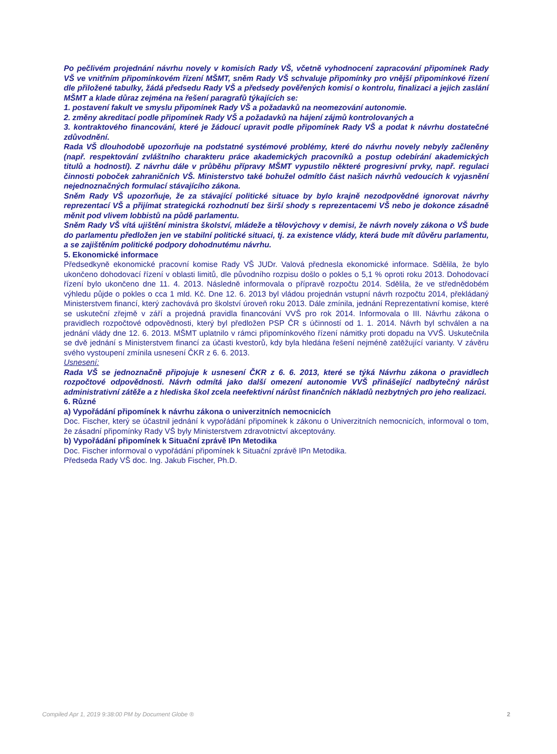Po pečlivém projednání návrhu novely v komisích Rady VŠ, včetně vyhodnocení zapracování připomínek Rady VŠ ve vnitřním připomínkovém řízení MŠMT, sněm Rady VŠ schvaluje připomínky pro vnější připomínkové řízení dle přiložené tabulky, žádá předsedu Rady VŠ a předsedy pověřených komisí o kontrolu, finalizaci a jejich zaslání MŠMT a klade důraz zejména na řešení paragrafů týkajících se:
1. postavení fakult ve smyslu připomínek Rady VŠ a požadavků na neomezování autonomie.
2. změny akreditací podle připomínek Rady VŠ a požadavků na hájení zájmů kontrolovaných a
3. kontraktového financování, které je žádoucí upravit podle připomínek Rady VŠ a podat k návrhu dostatečné zdůvodnění.
Rada VŠ dlouhodobě upozorňuje na podstatné systémové problémy, které do návrhu novely nebyly začleněny (např. respektování zvláštního charakteru práce akademických pracovníků a postup odebírání akademických titulů a hodností). Z návrhu dále v průběhu přípravy MŠMT vypustilo některé progresivní prvky, např. regulaci činnosti poboček zahraničních VŠ. Ministerstvo také bohužel odmítlo část našich návrhů vedoucích k vyjasnění nejednoznačných formulací stávajícího zákona.
Sněm Rady VŠ upozorňuje, že za stávající politické situace by bylo krajně nezodpovědné ignorovat návrhy reprezentací VŠ a přijímat strategická rozhodnutí bez širší shody s reprezentacemi VŠ nebo je dokonce zásadně měnit pod vlivem lobbistů na půdě parlamentu.
Sněm Rady VŠ vítá ujištění ministra školství, mládeže a tělovýchovy v demisi, že návrh novely zákona o VŠ bude do parlamentu předložen jen ve stabilní politické situaci, tj. za existence vlády, která bude mít důvěru parlamentu, a se zajištěním politické podpory dohodnutému návrhu.
5. Ekonomické informace
Předsedkyně ekonomické pracovní komise Rady VŠ JUDr. Valová přednesla ekonomické informace. Sdělila, že bylo ukončeno dohodovací řízení v oblasti limitů, dle původního rozpisu došlo o pokles o 5,1 % oproti roku 2013. Dohodovací řízení bylo ukončeno dne 11. 4. 2013. Následně informovala o přípravě rozpočtu 2014. Sdělila, že ve střednědobém výhledu půjde o pokles o cca 1 mld. Kč. Dne 12. 6. 2013 byl vládou projednán vstupní návrh rozpočtu 2014, překládaný Ministerstvem financí, který zachovává pro školství úroveň roku 2013. Dále zmínila, jednání Reprezentativní komise, které se uskuteční zřejmě v září a projedná pravidla financování VVŠ pro rok 2014. Informovala o III. Návrhu zákona o pravidlech rozpočtové odpovědnosti, který byl předložen PSP ČR s účinností od 1. 1. 2014. Návrh byl schválen a na jednání vlády dne 12. 6. 2013. MŠMT uplatnilo v rámci připomínkového řízení námitky proti dopadu na VVŠ. Uskutečnila se dvě jednání s Ministerstvem financí za účasti kvestorů, kdy byla hledána řešení nejméně zatěžující varianty. V závěru svého vystoupení zmínila usnesení ČKR z 6. 6. 2013.
Usnesení:
Rada VŠ se jednoznačně připojuje k usnesení ČKR z 6. 6. 2013, které se týká Návrhu zákona o pravidlech rozpočtové odpovědnosti. Návrh odmítá jako další omezení autonomie VVŠ přinášející nadbytečný nárůst administrativní zátěže a z hlediska škol zcela neefektivní nárůst finančních nákladů nezbytných pro jeho realizaci.
6. Různé
a) Vypořádání připomínek k návrhu zákona o univerzitních nemocnicích
Doc. Fischer, který se účastnil jednání k vypořádání připomínek k zákonu o Univerzitních nemocnicích, informoval o tom, že zásadní připomínky Rady VŠ byly Ministerstvem zdravotnictví akceptovány.
b) Vypořádání připomínek k Situační zprávě IPn Metodika
Doc. Fischer informoval o vypořádání připomínek k Situační zprávě IPn Metodika.
Předseda Rady VŠ doc. Ing. Jakub Fischer, Ph.D.
Compiled Apr 1, 2019 9:38:00 PM by Document Globe ® 2